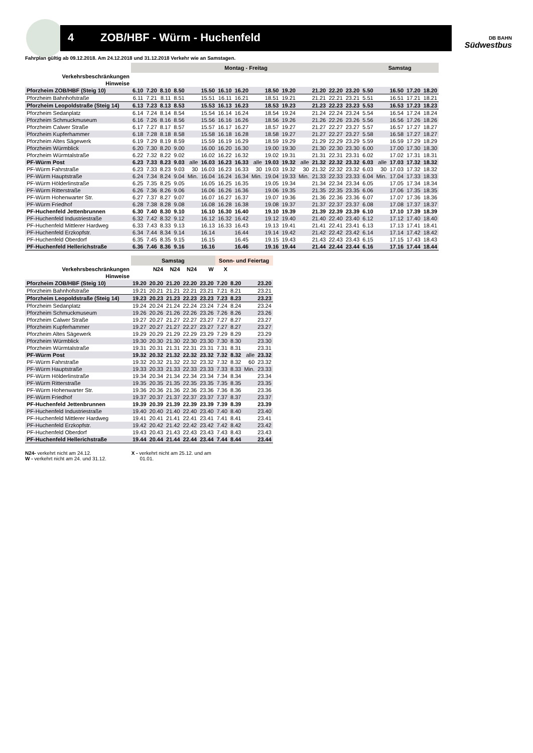4 ZOB/HBF - Würm - Huchenfeld
DB BAHN
Südwestbus
Fahrplan gültig ab 09.12.2018. Am 24.12.2018 und 31.12.2018 Verkehr wie an Samstagen.
| | Montag - Freitag | | | | | | | | | | | | | | | Samstag | | | | |
| --- | --- | --- | --- | --- | --- | --- | --- | --- | --- | --- | --- | --- | --- | --- | --- | --- | --- | --- | --- | --- |
| Verkehrsbeschränkungen | | | | | | | | | | | | | | | | | | | | |
| Hinweise | | | | | | | | | | | | | | | | | | | | |
| Pforzheim ZOB/HBF (Steig 10) | 6.10 | 7.20 | 8.10 | 8.50 | | 15.50 | 16.10 | 16.20 | | 18.50 | 19.20 | | 21.20 | 22.20 | 23.20 | 5.50 | | 16.50 | 17.20 | 18.20 |
| Pforzheim Bahnhofstraße | 6.11 | 7.21 | 8.11 | 8.51 | | 15.51 | 16.11 | 16.21 | | 18.51 | 19.21 | | 21.21 | 22.21 | 23.21 | 5.51 | | 16.51 | 17.21 | 18.21 |
| Pforzheim Leopoldstraße (Steig 14) | 6.13 | 7.23 | 8.13 | 8.53 | | 15.53 | 16.13 | 16.23 | | 18.53 | 19.23 | | 21.23 | 22.23 | 23.23 | 5.53 | | 16.53 | 17.23 | 18.23 |
| Pforzheim Sedanplatz | 6.14 | 7.24 | 8.14 | 8.54 | | 15.54 | 16.14 | 16.24 | | 18.54 | 19.24 | | 21.24 | 22.24 | 23.24 | 5.54 | | 16.54 | 17.24 | 18.24 |
| Pforzheim Schmuckmuseum | 6.16 | 7.26 | 8.16 | 8.56 | | 15.56 | 16.16 | 16.26 | | 18.56 | 19.26 | | 21.26 | 22.26 | 23.26 | 5.56 | | 16.56 | 17.26 | 18.26 |
| Pforzheim Calwer Straße | 6.17 | 7.27 | 8.17 | 8.57 | | 15.57 | 16.17 | 16.27 | | 18.57 | 19.27 | | 21.27 | 22.27 | 23.27 | 5.57 | | 16.57 | 17.27 | 18.27 |
| Pforzheim Kupferhammer | 6.18 | 7.28 | 8.18 | 8.58 | | 15.58 | 16.18 | 16.28 | | 18.58 | 19.27 | | 21.27 | 22.27 | 23.27 | 5.58 | | 16.58 | 17.27 | 18.27 |
| Pforzheim Altes Sägewerk | 6.19 | 7.29 | 8.19 | 8.59 | | 15.59 | 16.19 | 16.29 | | 18.59 | 19.29 | | 21.29 | 22.29 | 23.29 | 5.59 | | 16.59 | 17.29 | 18.29 |
| Pforzheim Würmblick | 6.20 | 7.30 | 8.20 | 9.00 | | 16.00 | 16.20 | 16.30 | | 19.00 | 19.30 | | 21.30 | 22.30 | 23.30 | 6.00 | | 17.00 | 17.30 | 18.30 |
| Pforzheim Würmtalstraße | 6.22 | 7.32 | 8.22 | 9.02 | | 16.02 | 16.22 | 16.32 | | 19.02 | 19.31 | | 21.31 | 22.31 | 23.31 | 6.02 | | 17.02 | 17.31 | 18.31 |
| PF-Würm Post | 6.23 | 7.33 | 8.23 | 9.03 | alle | 16.03 | 16.23 | 16.33 | alle | 19.03 | 19.32 | alle | 21.32 | 22.32 | 23.32 | 6.03 | alle | 17.03 | 17.32 | 18.32 |
| PF-Würm Fahrstraße | 6.23 | 7.33 | 8.23 | 9.03 | 30 | 16.03 | 16.23 | 16.33 | 30 | 19.03 | 19.32 | 30 | 21.32 | 22.32 | 23.32 | 6.03 | 30 | 17.03 | 17.32 | 18.32 |
| PF-Würm Hauptstraße | 6.24 | 7.34 | 8.24 | 9.04 | Min. | 16.04 | 16.24 | 16.34 | Min. | 19.04 | 19.33 | Min. | 21.33 | 22.33 | 23.33 | 6.04 | Min. | 17.04 | 17.33 | 18.33 |
| PF-Würm Hölderlinstraße | 6.25 | 7.35 | 8.25 | 9.05 | | 16.05 | 16.25 | 16.35 | | 19.05 | 19.34 | | 21.34 | 22.34 | 23.34 | 6.05 | | 17.05 | 17.34 | 18.34 |
| PF-Würm Ritterstraße | 6.26 | 7.36 | 8.26 | 9.06 | | 16.06 | 16.26 | 16.36 | | 19.06 | 19.35 | | 21.35 | 22.35 | 23.35 | 6.06 | | 17.06 | 17.35 | 18.35 |
| PF-Würm Hohenwarter Str. | 6.27 | 7.37 | 8.27 | 9.07 | | 16.07 | 16.27 | 16.37 | | 19.07 | 19.36 | | 21.36 | 22.36 | 23.36 | 6.07 | | 17.07 | 17.36 | 18.36 |
| PF-Würm Friedhof | 6.28 | 7.38 | 8.28 | 9.08 | | 16.08 | 16.28 | 16.38 | | 19.08 | 19.37 | | 21.37 | 22.37 | 23.37 | 6.08 | | 17.08 | 17.37 | 18.37 |
| PF-Huchenfeld Jettenbrunnen | 6.30 | 7.40 | 8.30 | 9.10 | | 16.10 | 16.30 | 16.40 | | 19.10 | 19.39 | | 21.39 | 22.39 | 23.39 | 6.10 | | 17.10 | 17.39 | 18.39 |
| PF-Huchenfeld Industriestraße | 6.32 | 7.42 | 8.32 | 9.12 | | 16.12 | 16.32 | 16.42 | | 19.12 | 19.40 | | 21.40 | 22.40 | 23.40 | 6.12 | | 17.12 | 17.40 | 18.40 |
| PF-Huchenfeld Mittlerer Hardweg | 6.33 | 7.43 | 8.33 | 9.13 | | 16.13 | 16.33 | 16.43 | | 19.13 | 19.41 | | 21.41 | 22.41 | 23.41 | 6.13 | | 17.13 | 17.41 | 18.41 |
| PF-Huchenfeld Erzkopfstr. | 6.34 | 7.44 | 8.34 | 9.14 | | 16.14 | | 16.44 | | 19.14 | 19.42 | | 21.42 | 22.42 | 23.42 | 6.14 | | 17.14 | 17.42 | 18.42 |
| PF-Huchenfeld Oberdorf | 6.35 | 7.45 | 8.35 | 9.15 | | 16.15 | | 16.45 | | 19.15 | 19.43 | | 21.43 | 22.43 | 23.43 | 6.15 | | 17.15 | 17.43 | 18.43 |
| PF-Huchenfeld Hellerichstraße | 6.36 | 7.46 | 8.36 | 9.16 | | 16.16 | | 16.46 | | 19.16 | 19.44 | | 21.44 | 22.44 | 23.44 | 6.16 | | 17.16 | 17.44 | 18.44 |
| | Samstag | | | | | Sonn- und Feiertag | | | |
| --- | --- | --- | --- | --- | --- | --- | --- | --- | --- |
| Verkehrsbeschränkungen | | N24 | N24 | N24 | W | X | | | |
| Hinweise | | | | | | | | | |
| Pforzheim ZOB/HBF (Steig 10) | 19.20 | 20.20 | 21.20 | 22.20 | 23.20 | 7.20 | 8.20 | | 23.20 |
| Pforzheim Bahnhofstraße | 19.21 | 20.21 | 21.21 | 22.21 | 23.21 | 7.21 | 8.21 | | 23.21 |
| Pforzheim Leopoldstraße (Steig 14) | 19.23 | 20.23 | 21.23 | 22.23 | 23.23 | 7.23 | 8.23 | | 23.23 |
| Pforzheim Sedanplatz | 19.24 | 20.24 | 21.24 | 22.24 | 23.24 | 7.24 | 8.24 | | 23.24 |
| Pforzheim Schmuckmuseum | 19.26 | 20.26 | 21.26 | 22.26 | 23.26 | 7.26 | 8.26 | | 23.26 |
| Pforzheim Calwer Straße | 19.27 | 20.27 | 21.27 | 22.27 | 23.27 | 7.27 | 8.27 | | 23.27 |
| Pforzheim Kupferhammer | 19.27 | 20.27 | 21.27 | 22.27 | 23.27 | 7.27 | 8.27 | | 23.27 |
| Pforzheim Altes Sägewerk | 19.29 | 20.29 | 21.29 | 22.29 | 23.29 | 7.29 | 8.29 | | 23.29 |
| Pforzheim Würmblick | 19.30 | 20.30 | 21.30 | 22.30 | 23.30 | 7.30 | 8.30 | | 23.30 |
| Pforzheim Würmtalstraße | 19.31 | 20.31 | 21.31 | 22.31 | 23.31 | 7.31 | 8.31 | | 23.31 |
| PF-Würm Post | 19.32 | 20.32 | 21.32 | 22.32 | 23.32 | 7.32 | 8.32 | alle | 23.32 |
| PF-Würm Fahrstraße | 19.32 | 20.32 | 21.32 | 22.32 | 23.32 | 7.32 | 8.32 | 60 | 23.32 |
| PF-Würm Hauptstraße | 19.33 | 20.33 | 21.33 | 22.33 | 23.33 | 7.33 | 8.33 | Min. | 23.33 |
| PF-Würm Hölderlinstraße | 19.34 | 20.34 | 21.34 | 22.34 | 23.34 | 7.34 | 8.34 | | 23.34 |
| PF-Würm Ritterstraße | 19.35 | 20.35 | 21.35 | 22.35 | 23.35 | 7.35 | 8.35 | | 23.35 |
| PF-Würm Hohenwarter Str. | 19.36 | 20.36 | 21.36 | 22.36 | 23.36 | 7.36 | 8.36 | | 23.36 |
| PF-Würm Friedhof | 19.37 | 20.37 | 21.37 | 22.37 | 23.37 | 7.37 | 8.37 | | 23.37 |
| PF-Huchenfeld Jettenbrunnen | 19.39 | 20.39 | 21.39 | 22.39 | 23.39 | 7.39 | 8.39 | | 23.39 |
| PF-Huchenfeld Industriestraße | 19.40 | 20.40 | 21.40 | 22.40 | 23.40 | 7.40 | 8.40 | | 23.40 |
| PF-Huchenfeld Mittlerer Hardweg | 19.41 | 20.41 | 21.41 | 22.41 | 23.41 | 7.41 | 8.41 | | 23.41 |
| PF-Huchenfeld Erzkopfstr. | 19.42 | 20.42 | 21.42 | 22.42 | 23.42 | 7.42 | 8.42 | | 23.42 |
| PF-Huchenfeld Oberdorf | 19.43 | 20.43 | 21.43 | 22.43 | 23.43 | 7.43 | 8.43 | | 23.43 |
| PF-Huchenfeld Hellerichstraße | 19.44 | 20.44 | 21.44 | 22.44 | 23.44 | 7.44 | 8.44 | | 23.44 |
N24- verkehrt nicht am 24.12.
W - verkehrt nicht am 24. und 31.12.
X - verkehrt nicht am 25.12. und am
01.01.